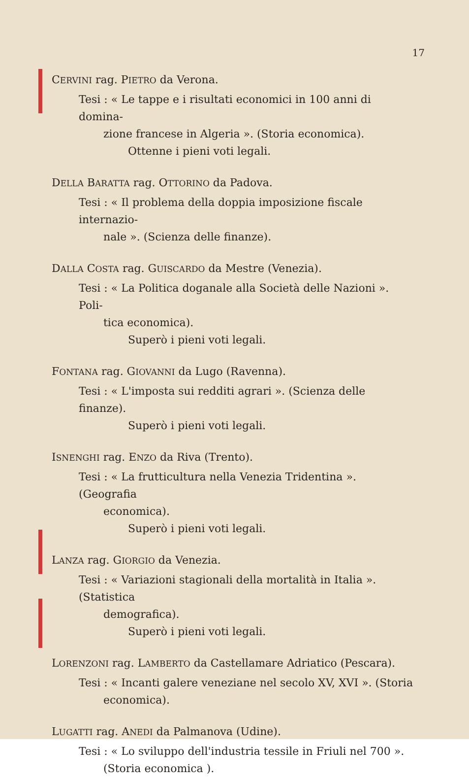17
CERVINI rag. PIETRO da Verona.
Tesi : « Le tappe e i risultati economici in 100 anni di domina-
zione francese in Algeria ». (Storia economica).
Ottenne i pieni voti legali.
DELLA BARATTA rag. OTTORINO da Padova.
Tesi : « Il problema della doppia imposizione fiscale internazio-
nale ». (Scienza delle finanze).
DALLA COSTA rag. GUISCARDO da Mestre (Venezia).
Tesi : « La Politica doganale alla Società delle Nazioni ». Poli-
tica economica).
Superò i pieni voti legali.
FONTANA rag. GIOVANNI da Lugo (Ravenna).
Tesi : « L'imposta sui redditi agrari ». (Scienza delle finanze).
Superò i pieni voti legali.
ISNENGHI rag. ENZO da Riva (Trento).
Tesi : « La frutticultura nella Venezia Tridentina ». (Geografia
economica).
Superò i pieni voti legali.
LANZA rag. GIORGIO da Venezia.
Tesi : « Variazioni stagionali della mortalità in Italia ». (Statistica
demografica).
Superò i pieni voti legali.
LORENZONI rag. LAMBERTO da Castellamare Adriatico (Pescara).
Tesi : « Incanti galere veneziane nel secolo XV, XVI ». (Storia
economica).
LUGATTI rag. ANEDI da Palmanova (Udine).
Tesi : « Lo sviluppo dell'industria tessile in Friuli nel 700 ».
(Storia economica ).